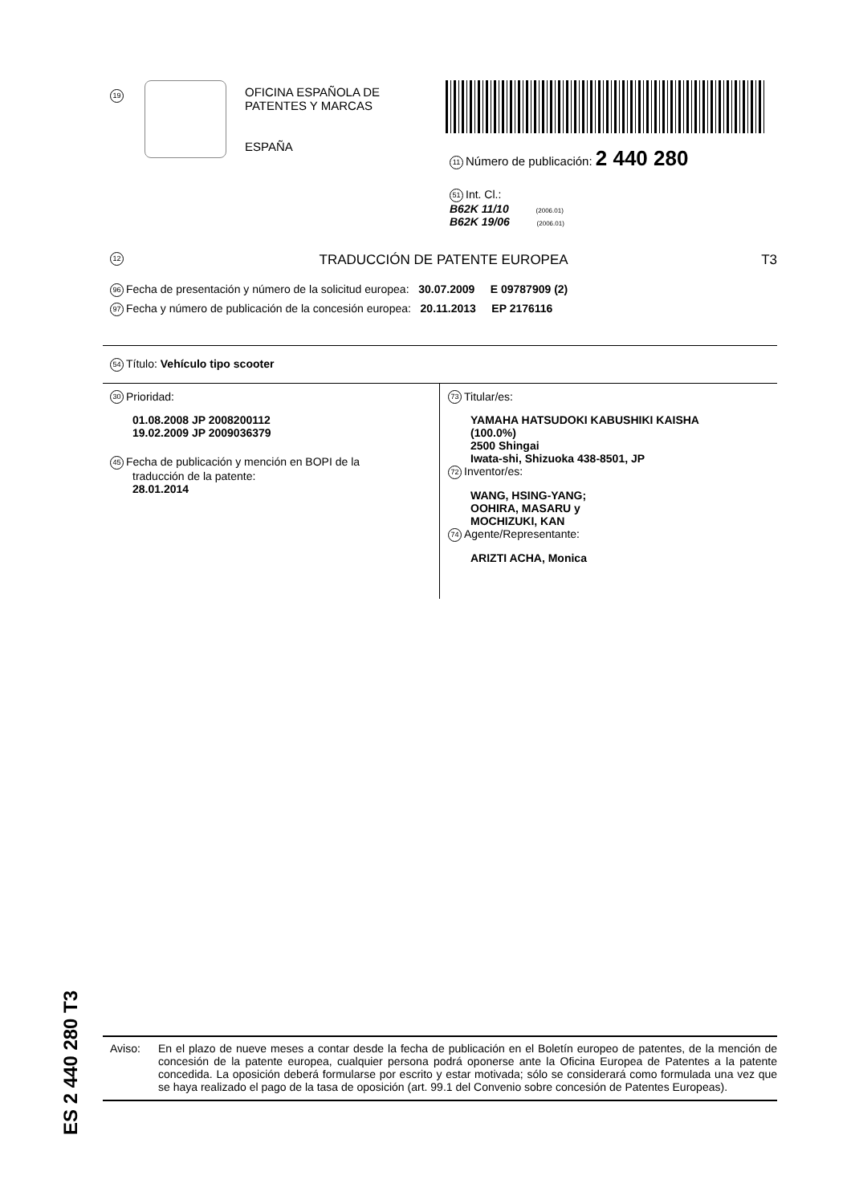19
OFICINA ESPAÑOLA DE
PATENTES Y MARCAS
ESPAÑA
11 Número de publicación: 2 440 280
51 Int. Cl.:
B62K 11/10 (2006.01)
B62K 19/06 (2006.01)
12 TRADUCCIÓN DE PATENTE EUROPEA T3
96 Fecha de presentación y número de la solicitud europea: 30.07.2009 E 09787909 (2)
97 Fecha y número de publicación de la concesión europea: 20.11.2013 EP 2176116
54 Título: Vehículo tipo scooter
30 Prioridad:
01.08.2008 JP 2008200112
19.02.2009 JP 2009036379
45 Fecha de publicación y mención en BOPI de la
traducción de la patente:
28.01.2014
73 Titular/es:
YAMAHA HATSUDOKI KABUSHIKI KAISHA
(100.0%)
2500 Shingai
Iwata-shi, Shizuoka 438-8501, JP
72 Inventor/es:
WANG, HSING-YANG;
OOHIRA, MASARU y
MOCHIZUKI, KAN
74 Agente/Representante:
ARIZTI ACHA, Monica
ES 2 440 280 T3
Aviso: En el plazo de nueve meses a contar desde la fecha de publicación en el Boletín europeo de patentes, de la mención de concesión de la patente europea, cualquier persona podrá oponerse ante la Oficina Europea de Patentes a la patente concedida. La oposición deberá formularse por escrito y estar motivada; sólo se considerará como formulada una vez que se haya realizado el pago de la tasa de oposición (art. 99.1 del Convenio sobre concesión de Patentes Europeas).